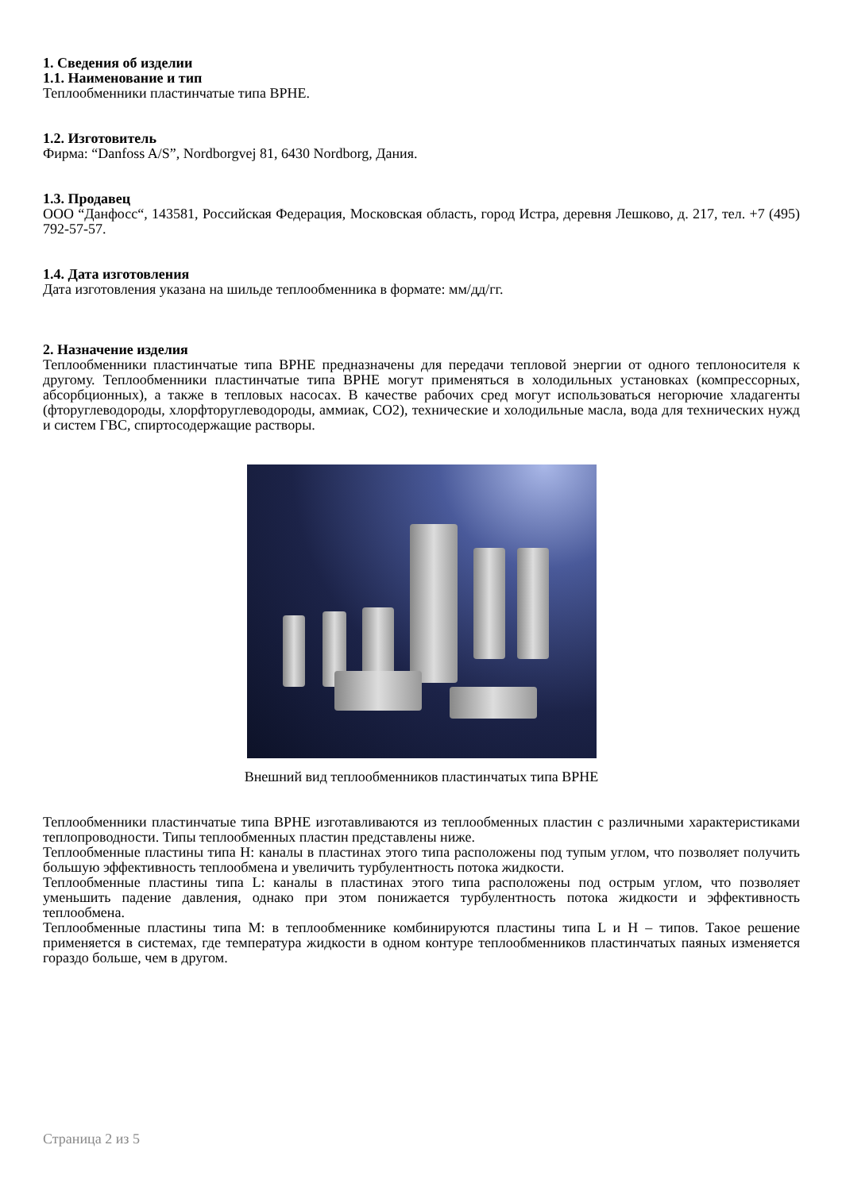1. Сведения об изделии
1.1. Наименование и тип
Теплообменники пластинчатые типа BPHE.
1.2. Изготовитель
Фирма: “Danfoss A/S”, Nordborgvej 81, 6430 Nordborg, Дания.
1.3. Продавец
ООО “Данфосс“, 143581, Российская Федерация, Московская область, город Истра, деревня Лешково, д. 217, тел. +7 (495) 792-57-57.
1.4. Дата изготовления
Дата изготовления указана на шильде теплообменника в формате: мм/дд/гг.
2. Назначение изделия
Теплообменники пластинчатые типа BPHE предназначены для передачи тепловой энергии от одного теплоносителя к другому. Теплообменники пластинчатые типа BPHE могут применяться в холодильных установках (компрессорных, абсорбционных), а также в тепловых насосах. В качестве рабочих сред могут использоваться негорючие хладагенты (фторуглеводороды, хлорфторуглеводороды, аммиак, CO2), технические и холодильные масла, вода для технических нужд и систем ГВС, спиртосодержащие растворы.
Внешний вид теплообменников пластинчатых типа BPHE
Теплообменники пластинчатые типа BPHE изготавливаются из теплообменных пластин с различными характеристиками теплопроводности. Типы теплообменных пластин представлены ниже.
Теплообменные пластины типа H: каналы в пластинах этого типа расположены под тупым углом, что позволяет получить большую эффективность теплообмена и увеличить турбулентность потока жидкости.
Теплообменные пластины типа L: каналы в пластинах этого типа расположены под острым углом, что позволяет уменьшить падение давления, однако при этом понижается турбулентность потока жидкости и эффективность теплообмена.
Теплообменные пластины типа M: в теплообменнике комбинируются пластины типа L и H – типов. Такое решение применяется в системах, где температура жидкости в одном контуре теплообменников пластинчатых паяных изменяется гораздо больше, чем в другом.
Страница 2 из 5